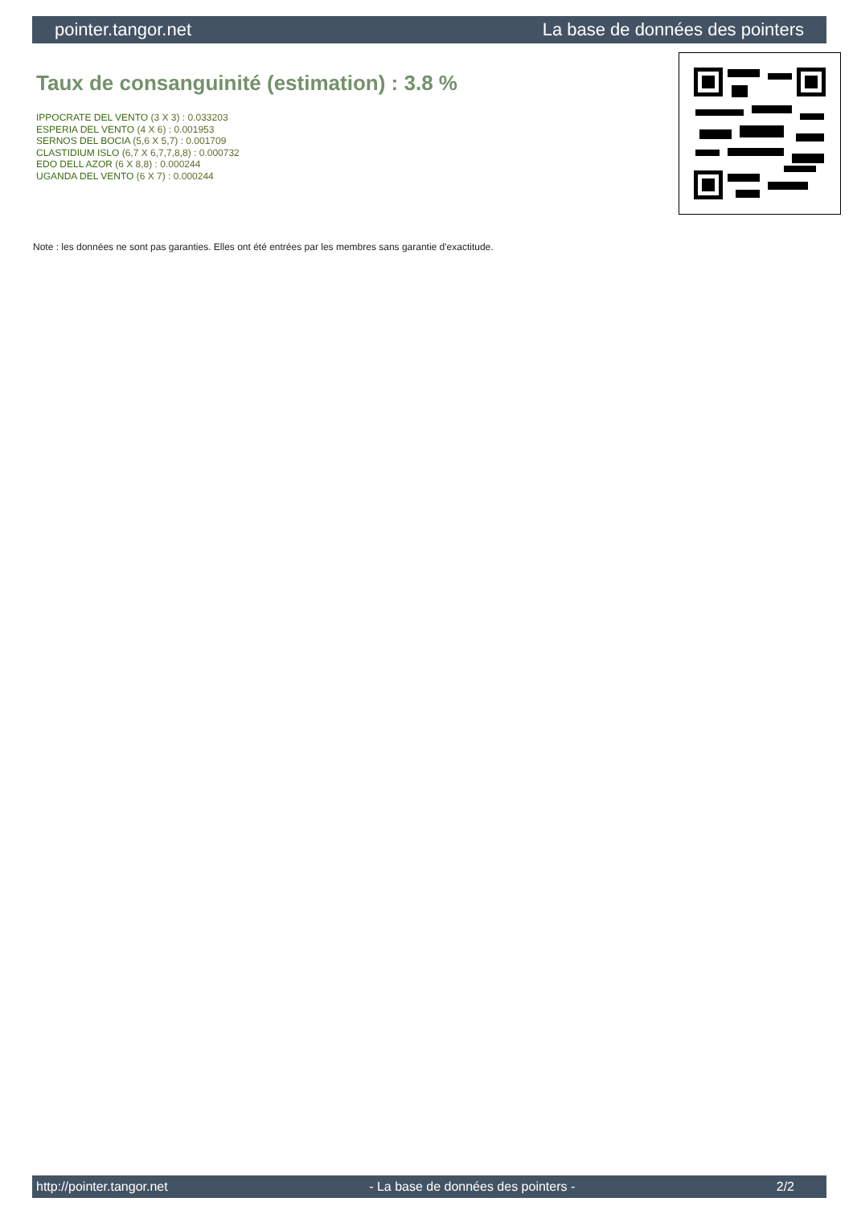pointer.tangor.net La base de données des pointers
Taux de consanguinité (estimation) : 3.8 %
IPPOCRATE DEL VENTO (3 X 3) : 0.033203
ESPERIA DEL VENTO (4 X 6) : 0.001953
SERNOS DEL BOCIA (5,6 X 5,7) : 0.001709
CLASTIDIUM ISLO (6,7 X 6,7,7,8,8) : 0.000732
EDO DELL AZOR (6 X 8,8) : 0.000244
UGANDA DEL VENTO (6 X 7) : 0.000244
Note : les données ne sont pas garanties. Elles ont été entrées par les membres sans garantie d'exactitude.
http://pointer.tangor.net - La base de données des pointers - 2/2